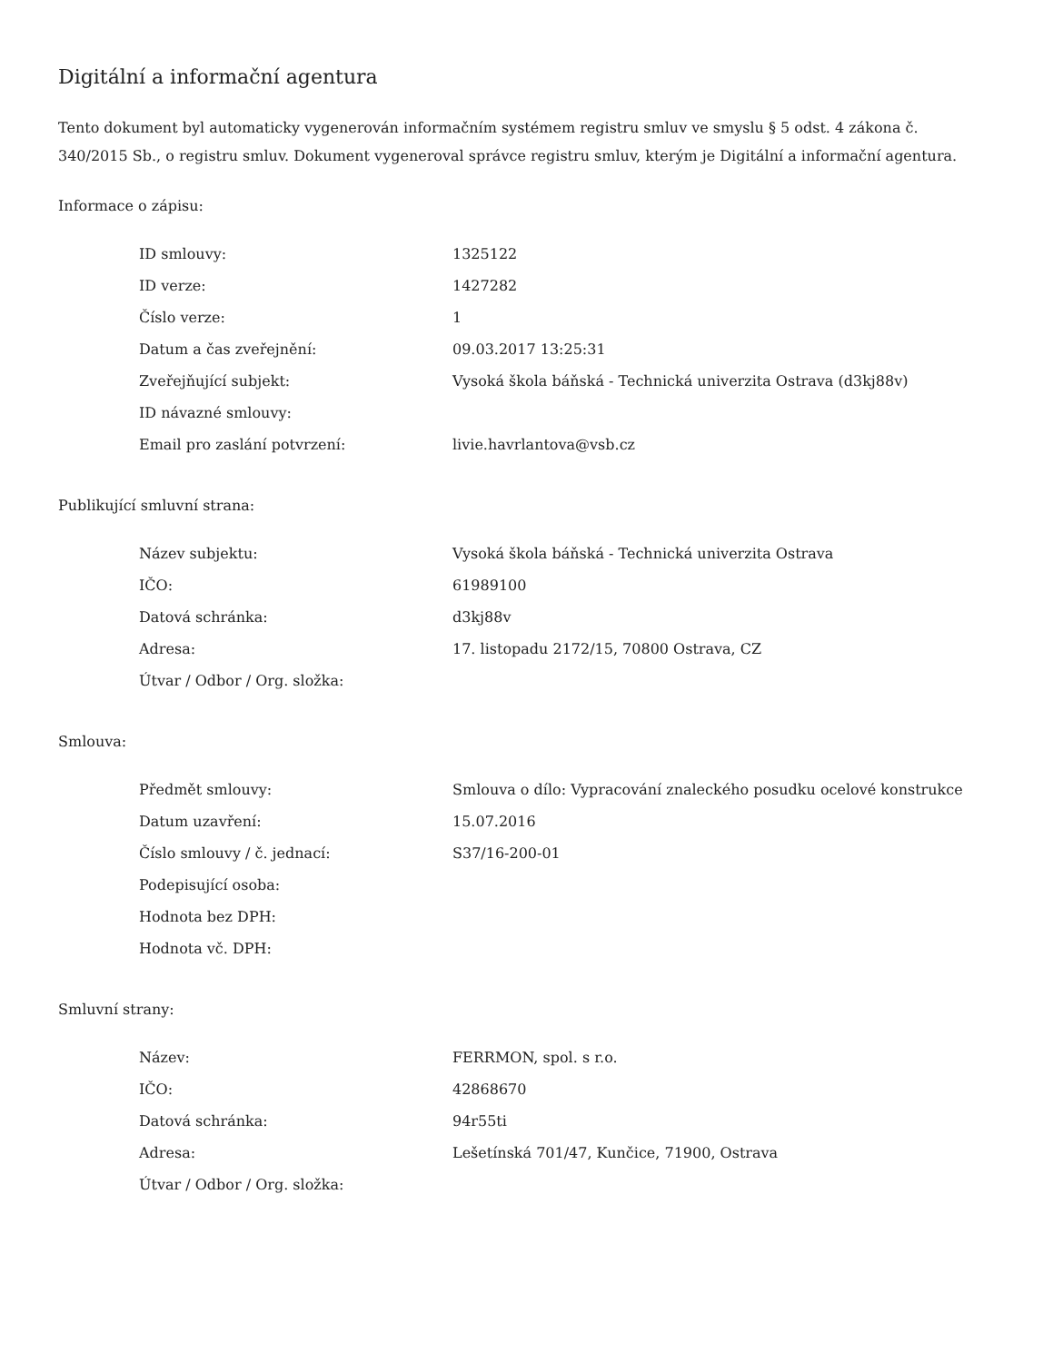Digitální a informační agentura
Tento dokument byl automaticky vygenerován informačním systémem registru smluv ve smyslu § 5 odst. 4 zákona č. 340/2015 Sb., o registru smluv. Dokument vygeneroval správce registru smluv, kterým je Digitální a informační agentura.
Informace o zápisu:
| ID smlouvy: | 1325122 |
| ID verze: | 1427282 |
| Číslo verze: | 1 |
| Datum a čas zveřejnění: | 09.03.2017 13:25:31 |
| Zveřejňující subjekt: | Vysoká škola báňská - Technická univerzita Ostrava (d3kj88v) |
| ID návazné smlouvy: | |
| Email pro zaslání potvrzení: | livie.havrlantova@vsb.cz |
Publikující smluvní strana:
| Název subjektu: | Vysoká škola báňská - Technická univerzita Ostrava |
| IČO: | 61989100 |
| Datová schránka: | d3kj88v |
| Adresa: | 17. listopadu 2172/15, 70800 Ostrava, CZ |
| Útvar / Odbor / Org. složka: | |
Smlouva:
| Předmět smlouvy: | Smlouva o dílo: Vypracování znaleckého posudku ocelové konstrukce |
| Datum uzavření: | 15.07.2016 |
| Číslo smlouvy / č. jednací: | S37/16-200-01 |
| Podepisující osoba: | |
| Hodnota bez DPH: | |
| Hodnota vč. DPH: | |
Smluvní strany:
| Název: | FERRMON, spol. s r.o. |
| IČO: | 42868670 |
| Datová schránka: | 94r55ti |
| Adresa: | Lešetínská 701/47, Kunčice, 71900, Ostrava |
| Útvar / Odbor / Org. složka: | |